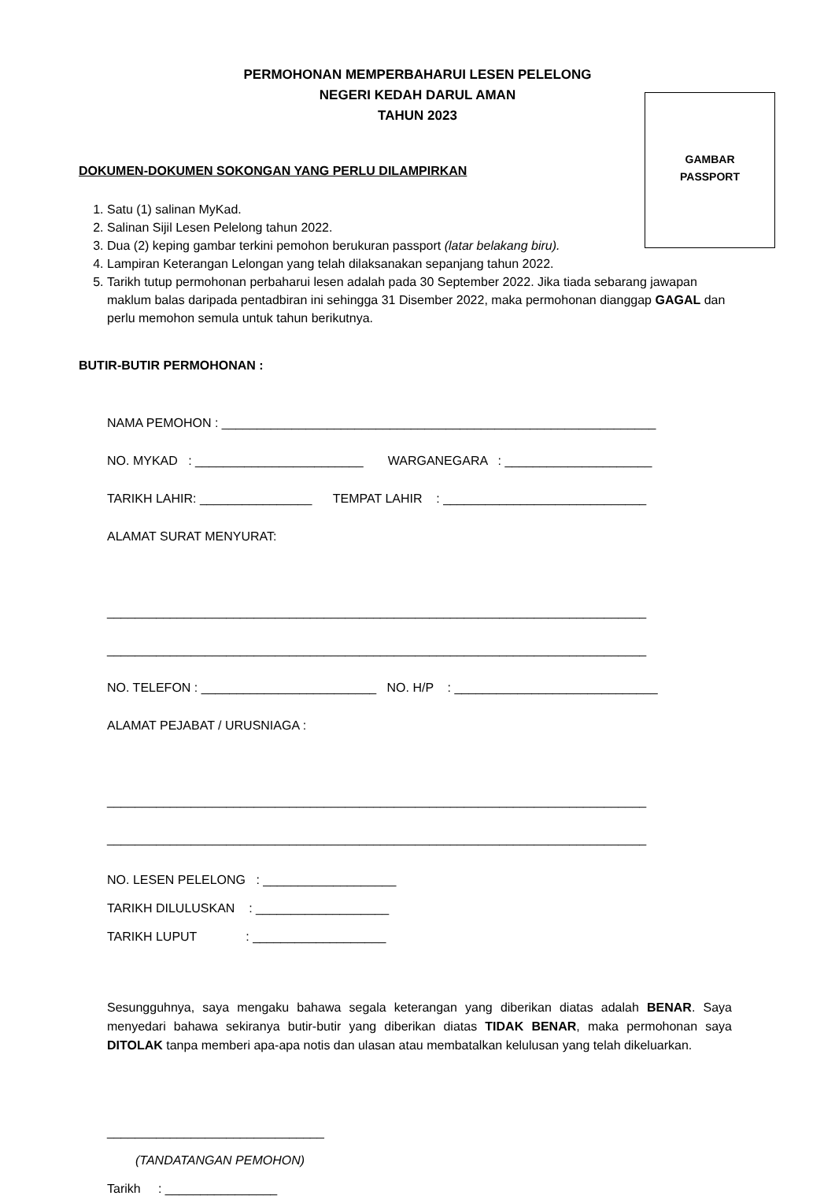PERMOHONAN MEMPERBAHARUI LESEN PELELONG
NEGERI KEDAH DARUL AMAN
TAHUN 2023
GAMBAR
PASSPORT
DOKUMEN-DOKUMEN SOKONGAN YANG PERLU DILAMPIRKAN
1. Satu (1) salinan MyKad.
2. Salinan Sijil Lesen Pelelong tahun 2022.
3. Dua (2) keping gambar terkini pemohon berukuran passport (latar belakang biru).
4. Lampiran Keterangan Lelongan yang telah dilaksanakan sepanjang tahun 2022.
5. Tarikh tutup permohonan perbaharui lesen adalah pada 30 September 2022. Jika tiada sebarang jawapan maklum balas daripada pentadbiran ini sehingga 31 Disember 2022, maka permohonan dianggap GAGAL dan perlu memohon semula untuk tahun berikutnya.
BUTIR-BUTIR PERMOHONAN :
NAMA PEMOHON : ______________________________________________________________
NO. MYKAD : ________________________ WARGANEGARA : _____________________
TARIKH LAHIR: ________________ TEMPAT LAHIR : _____________________________
ALAMAT SURAT MENYURAT:
_____________________________________________________________________________
_____________________________________________________________________________
NO. TELEFON : _________________________ NO. H/P : _____________________________
ALAMAT PEJABAT / URUSNIAGA :
_____________________________________________________________________________
_____________________________________________________________________________
NO. LESEN PELELONG : ___________________
TARIKH DILULUSKAN : ___________________
TARIKH LUPUT : ___________________
Sesungguhnya, saya mengaku bahawa segala keterangan yang diberikan diatas adalah BENAR. Saya menyedari bahawa sekiranya butir-butir yang diberikan diatas TIDAK BENAR, maka permohonan saya DITOLAK tanpa memberi apa-apa notis dan ulasan atau membatalkan kelulusan yang telah dikeluarkan.
_______________________________
(TANDATANGAN PEMOHON)
Tarikh : ________________